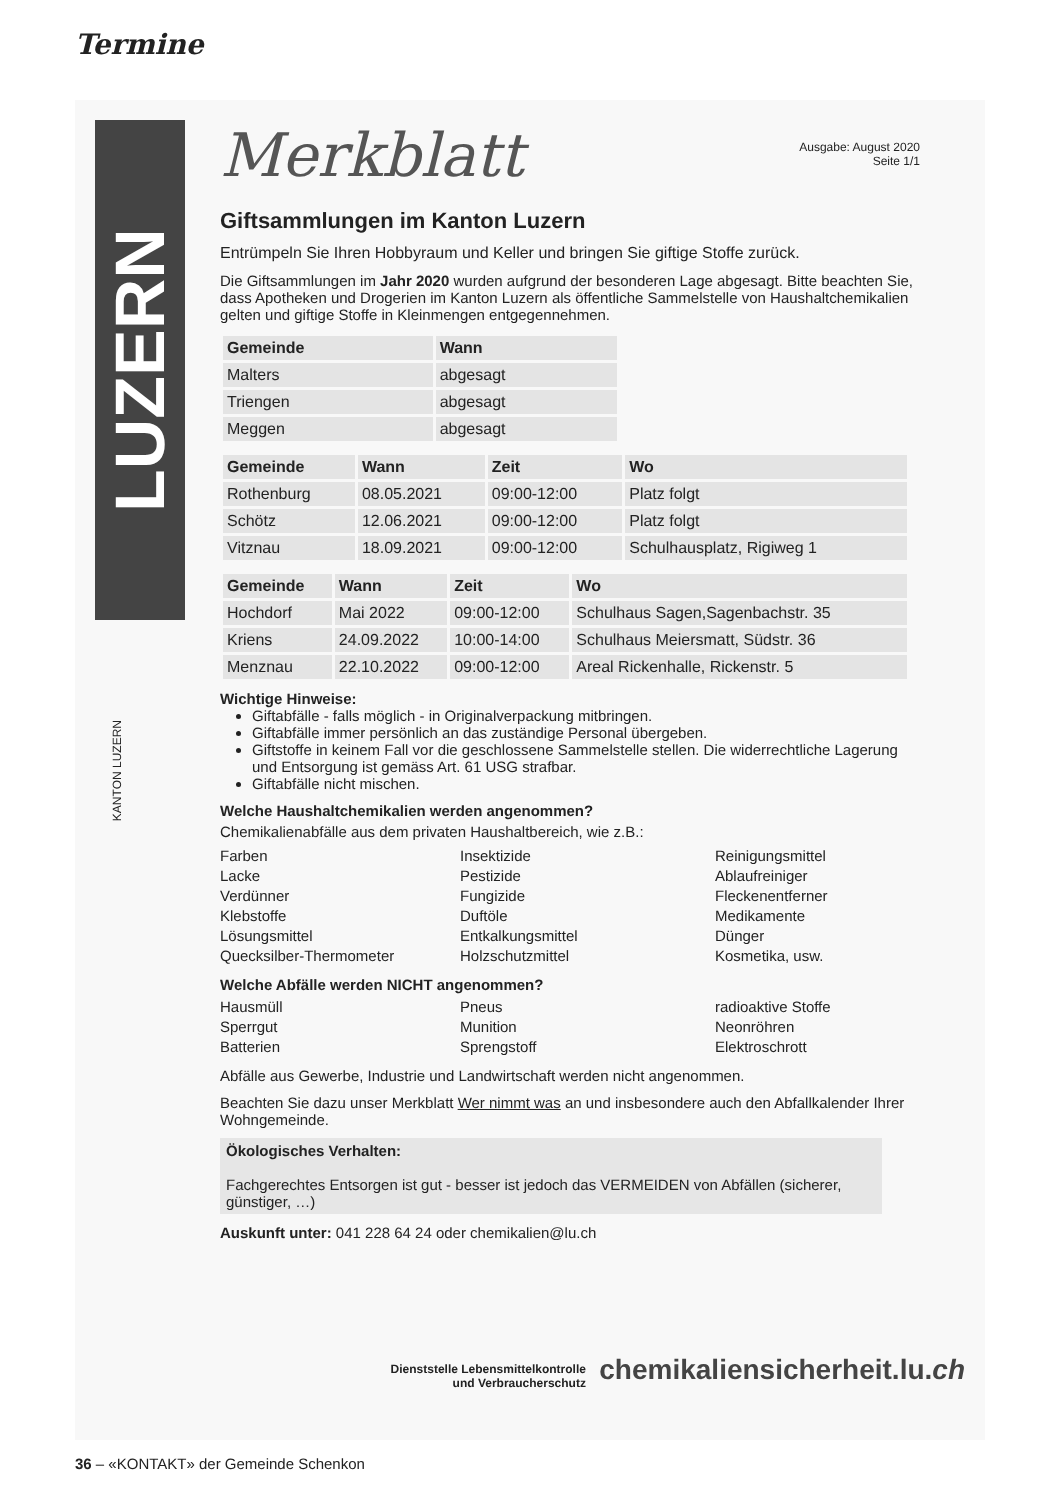Termine
LUZERN
KANTON LUZERN
Merkblatt
Ausgabe: August 2020
Seite 1/1
Giftsammlungen im Kanton Luzern
Entrümpeln Sie Ihren Hobbyraum und Keller und bringen Sie giftige Stoffe zurück.
Die Giftsammlungen im Jahr 2020 wurden aufgrund der besonderen Lage abgesagt. Bitte beachten Sie, dass Apotheken und Drogerien im Kanton Luzern als öffentliche Sammelstelle von Haushaltchemikalien gelten und giftige Stoffe in Kleinmengen entgegennehmen.
| Gemeinde | Wann |
| --- | --- |
| Malters | abgesagt |
| Triengen | abgesagt |
| Meggen | abgesagt |
| Gemeinde | Wann | Zeit | Wo |
| --- | --- | --- | --- |
| Rothenburg | 08.05.2021 | 09:00-12:00 | Platz folgt |
| Schötz | 12.06.2021 | 09:00-12:00 | Platz folgt |
| Vitznau | 18.09.2021 | 09:00-12:00 | Schulhausplatz, Rigiweg 1 |
| Gemeinde | Wann | Zeit | Wo |
| --- | --- | --- | --- |
| Hochdorf | Mai 2022 | 09:00-12:00 | Schulhaus Sagen,Sagenbachstr. 35 |
| Kriens | 24.09.2022 | 10:00-14:00 | Schulhaus Meiersmatt, Südstr. 36 |
| Menznau | 22.10.2022 | 09:00-12:00 | Areal Rickenhalle, Rickenstr. 5 |
Wichtige Hinweise:
Giftabfälle - falls möglich - in Originalverpackung mitbringen.
Giftabfälle immer persönlich an das zuständige Personal übergeben.
Giftstoffe in keinem Fall vor die geschlossene Sammelstelle stellen. Die widerrechtliche Lagerung und Entsorgung ist gemäss Art. 61 USG strafbar.
Giftabfälle nicht mischen.
Welche Haushaltchemikalien werden angenommen?
Chemikalienabfälle aus dem privaten Haushaltbereich, wie z.B.:
Farben
Lacke
Verdünner
Klebstoffe
Lösungsmittel
Quecksilber-Thermometer
Insektizide
Pestizide
Fungizide
Duftöle
Entkalkungsmittel
Holzschutzmittel
Reinigungsmittel
Ablaufreiniger
Fleckenentferner
Medikamente
Dünger
Kosmetika, usw.
Welche Abfälle werden NICHT angenommen?
Hausmüll
Sperrgut
Batterien
Pneus
Munition
Sprengstoff
radioaktive Stoffe
Neonröhren
Elektroschrott
Abfälle aus Gewerbe, Industrie und Landwirtschaft werden nicht angenommen.
Beachten Sie dazu unser Merkblatt Wer nimmt was an und insbesondere auch den Abfallkalender Ihrer Wohngemeinde.
Ökologisches Verhalten:
Fachgerechtes Entsorgen ist gut - besser ist jedoch das VERMEIDEN von Abfällen (sicherer, günstiger, …)
Auskunft unter: 041 228 64 24 oder chemikalien@lu.ch
Dienststelle Lebensmittelkontrolle
und Verbraucherschutz chemikaliensicherheit.lu.ch
36 – «KONTAKT» der Gemeinde Schenkon